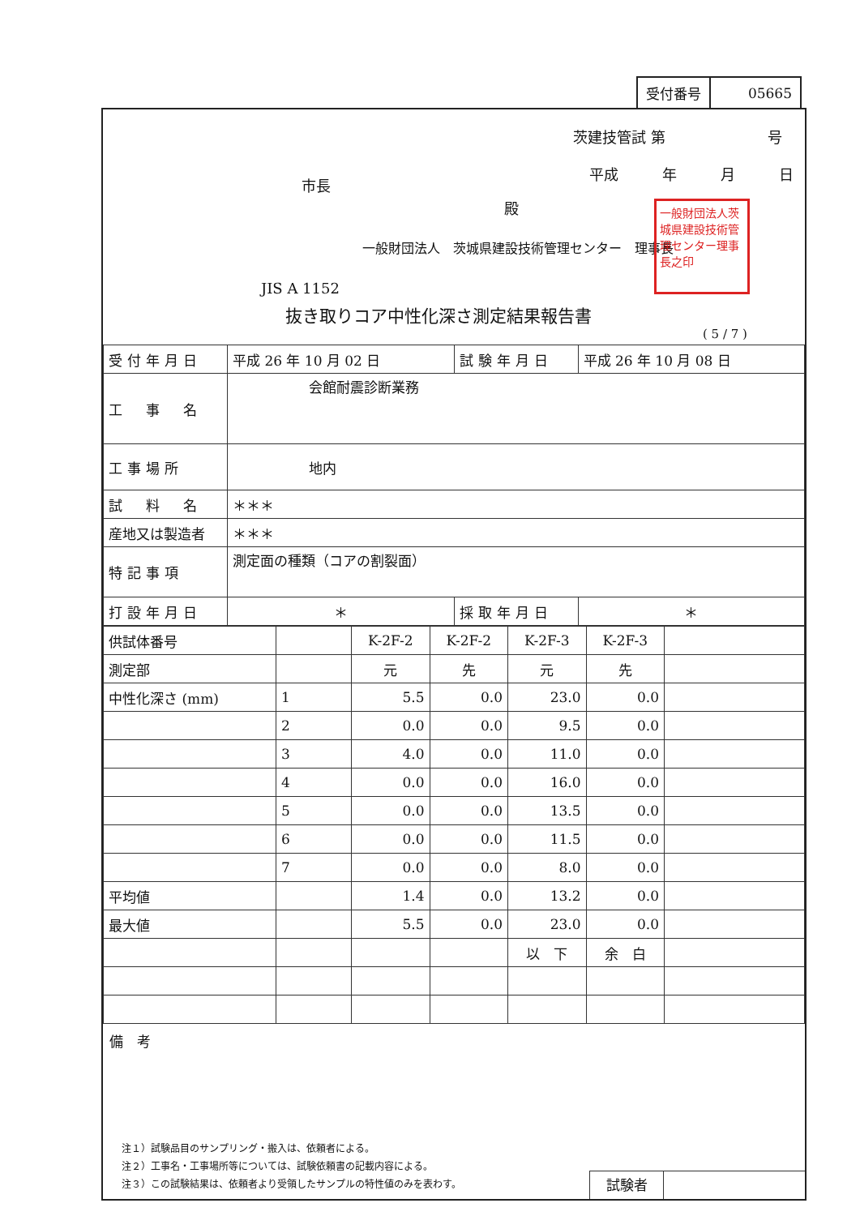| 受付番号 | 05665 |
茨建技管試 第　　　　　　　号
平成　　　年　　　月　　　日
市長
殿
一般財団法人　茨城県建設技術管理センター　理事長
一般財団法人茨城県建設技術管理センター理事長之印
JIS A 1152
抜き取りコア中性化深さ測定結果報告書
( 5 / 7 )
| 受付年月日 | 平成 26 年 10 月 02 日 | 試験年月日 | 平成 26 年 10 月 08 日 |
| 工 事 名 | 会館耐震診断業務 | | |
| 工事場所 | 地内 | | |
| 試 料 名 | ＊＊＊ | | |
| 産地又は製造者 | ＊＊＊ | | |
| 特記事項 | 測定面の種類（コアの割裂面） | | |
| 打設年月日 | ＊ | 採取年月日 | ＊ |
| 供試体番号 | | K-2F-2 | K-2F-2 | K-2F-3 | K-2F-3 | |
| 測定部 | | 元 | 先 | 元 | 先 | |
| 中性化深さ (mm) | 1 | 5.5 | 0.0 | 23.0 | 0.0 | |
| | 2 | 0.0 | 0.0 | 9.5 | 0.0 | |
| | 3 | 4.0 | 0.0 | 11.0 | 0.0 | |
| | 4 | 0.0 | 0.0 | 16.0 | 0.0 | |
| | 5 | 0.0 | 0.0 | 13.5 | 0.0 | |
| | 6 | 0.0 | 0.0 | 11.5 | 0.0 | |
| | 7 | 0.0 | 0.0 | 8.0 | 0.0 | |
| 平均値 | | 1.4 | 0.0 | 13.2 | 0.0 | |
| 最大値 | | 5.5 | 0.0 | 23.0 | 0.0 | |
| | | | | 以 下 | 余 白 | |
備　考
注１）試験品目のサンプリング・搬入は、依頼者による。
注２）工事名・工事場所等については、試験依頼書の記載内容による。
注３）この試験結果は、依頼者より受領したサンプルの特性値のみを表わす。
試験者